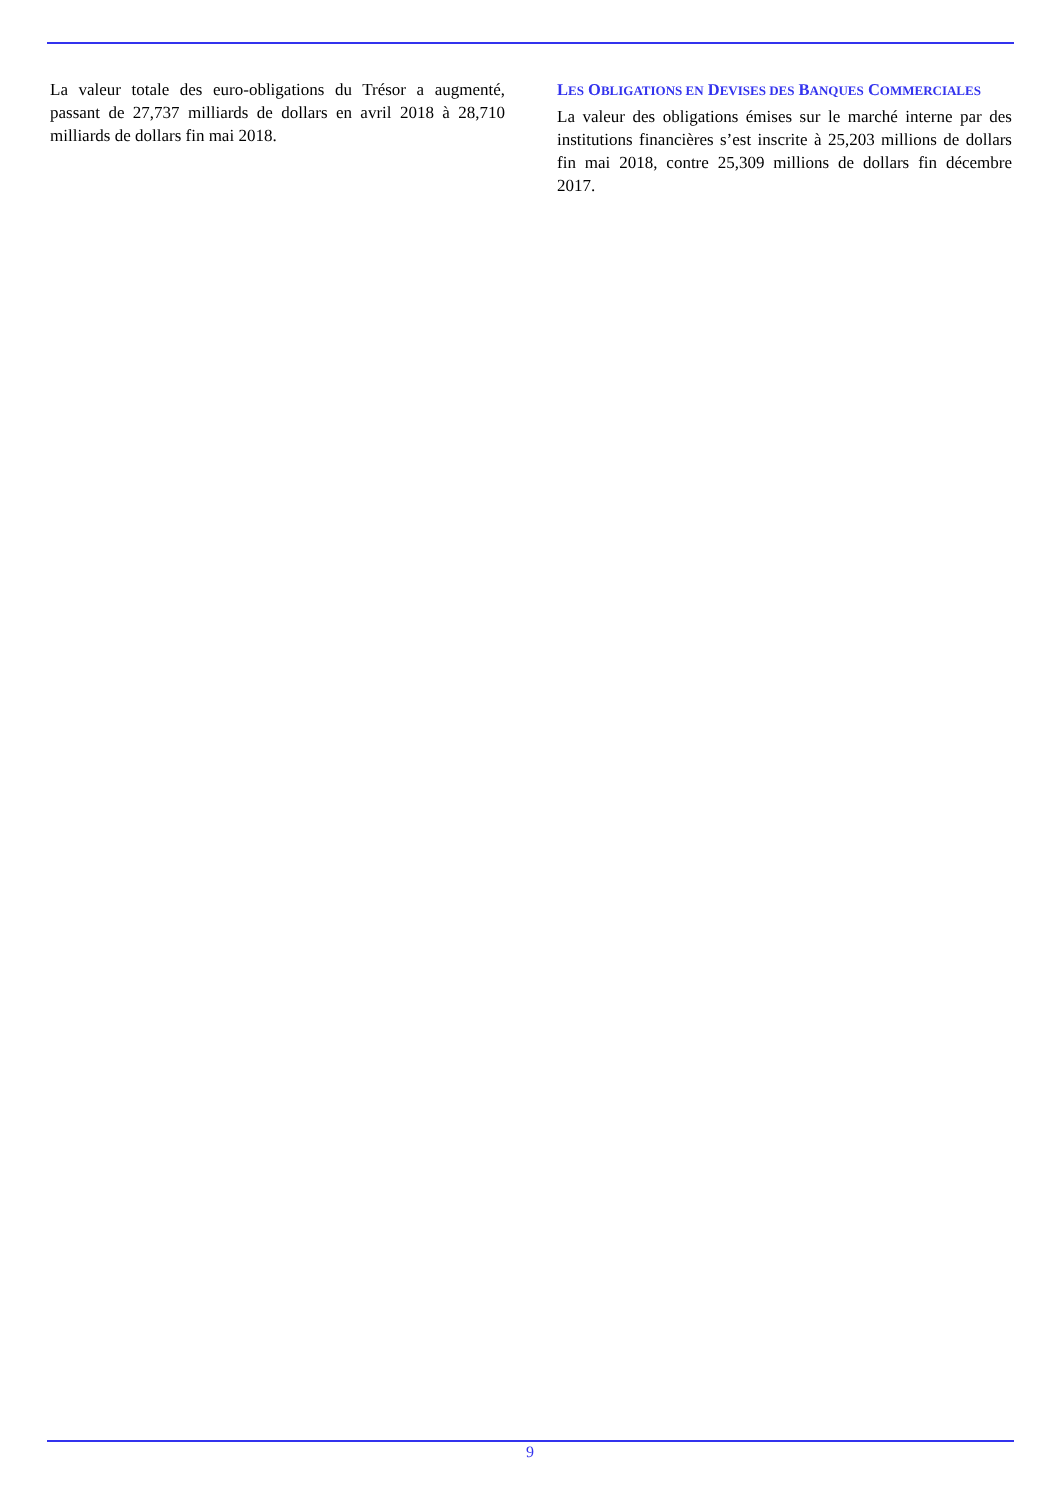La valeur totale des euro-obligations du Trésor a augmenté, passant de 27,737 milliards de dollars en avril 2018 à 28,710 milliards de dollars fin mai 2018.
LES OBLIGATIONS EN DEVISES DES BANQUES COMMERCIALES
La valeur des obligations émises sur le marché interne par des institutions financières s’est inscrite à 25,203 millions de dollars fin mai 2018, contre 25,309 millions de dollars fin décembre 2017.
9